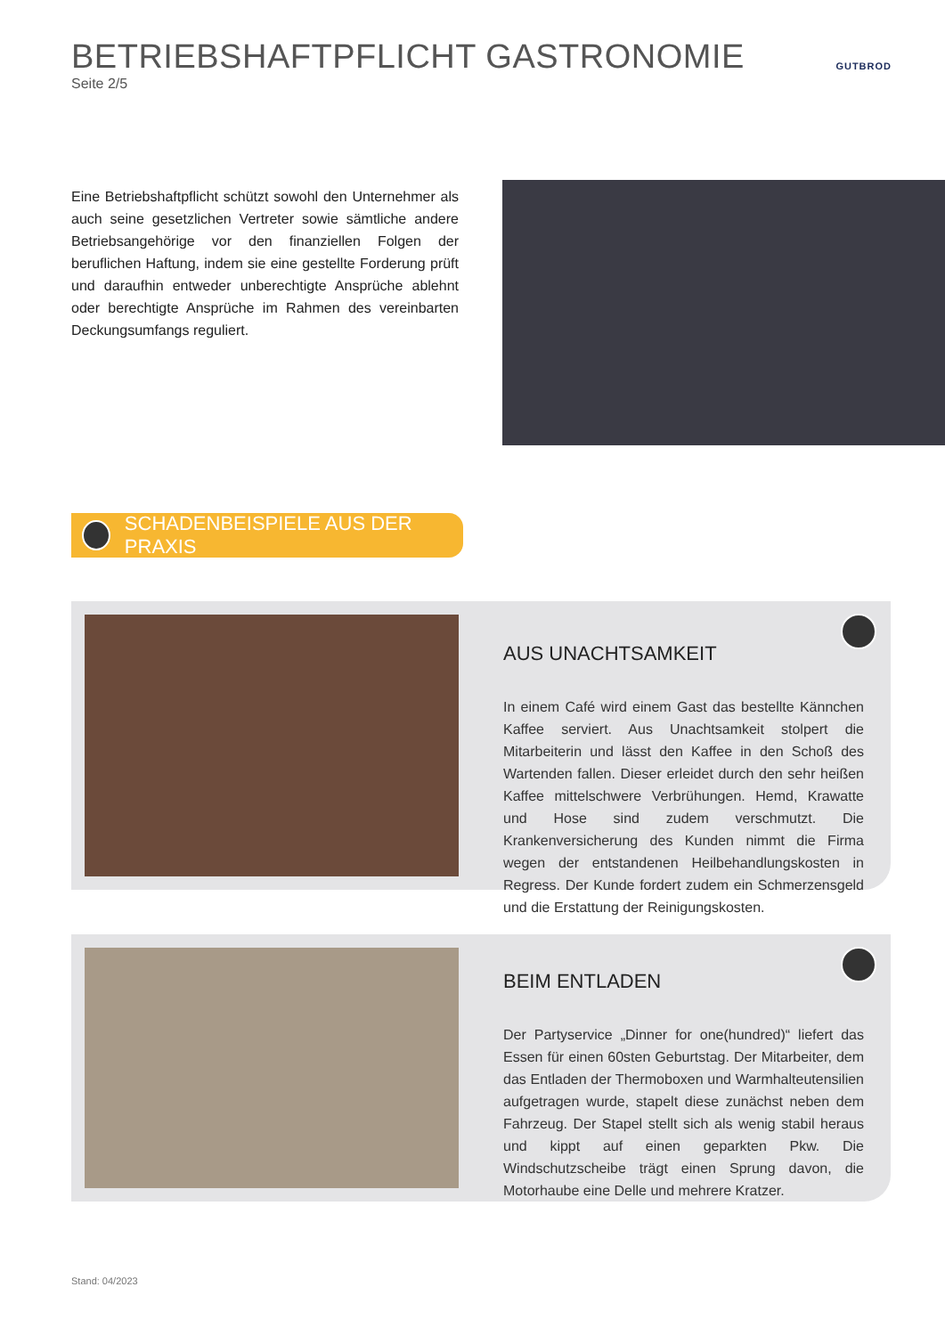BETRIEBSHAFTPFLICHT GASTRONOMIE
Seite 2/5
GUTBROD
Eine Betriebshaftpflicht schützt sowohl den Unternehmer als auch seine gesetzlichen Vertreter sowie sämtliche andere Betriebsangehörige vor den finanziellen Folgen der beruflichen Haftung, indem sie eine gestellte Forderung prüft und daraufhin entweder unberechtigte Ansprüche ablehnt oder berechtigte Ansprüche im Rahmen des vereinbarten Deckungsumfangs reguliert.
SCHADENBEISPIELE AUS DER PRAXIS
AUS UNACHTSAMKEIT
In einem Café wird einem Gast das bestellte Kännchen Kaffee serviert. Aus Unachtsamkeit stolpert die Mitarbeiterin und lässt den Kaffee in den Schoß des Wartenden fallen. Dieser erleidet durch den sehr heißen Kaffee mittelschwere Verbrühungen. Hemd, Krawatte und Hose sind zudem verschmutzt. Die Krankenversicherung des Kunden nimmt die Firma wegen der entstandenen Heilbehandlungskosten in Regress. Der Kunde fordert zudem ein Schmerzensgeld und die Erstattung der Reinigungskosten.
BEIM ENTLADEN
Der Partyservice „Dinner for one(hundred)“ liefert das Essen für einen 60sten Geburtstag. Der Mitarbeiter, dem das Entladen der Thermoboxen und Warmhalteutensilien aufgetragen wurde, stapelt diese zunächst neben dem Fahrzeug. Der Stapel stellt sich als wenig stabil heraus und kippt auf einen geparkten Pkw. Die Windschutzscheibe trägt einen Sprung davon, die Motorhaube eine Delle und mehrere Kratzer.
Stand: 04/2023